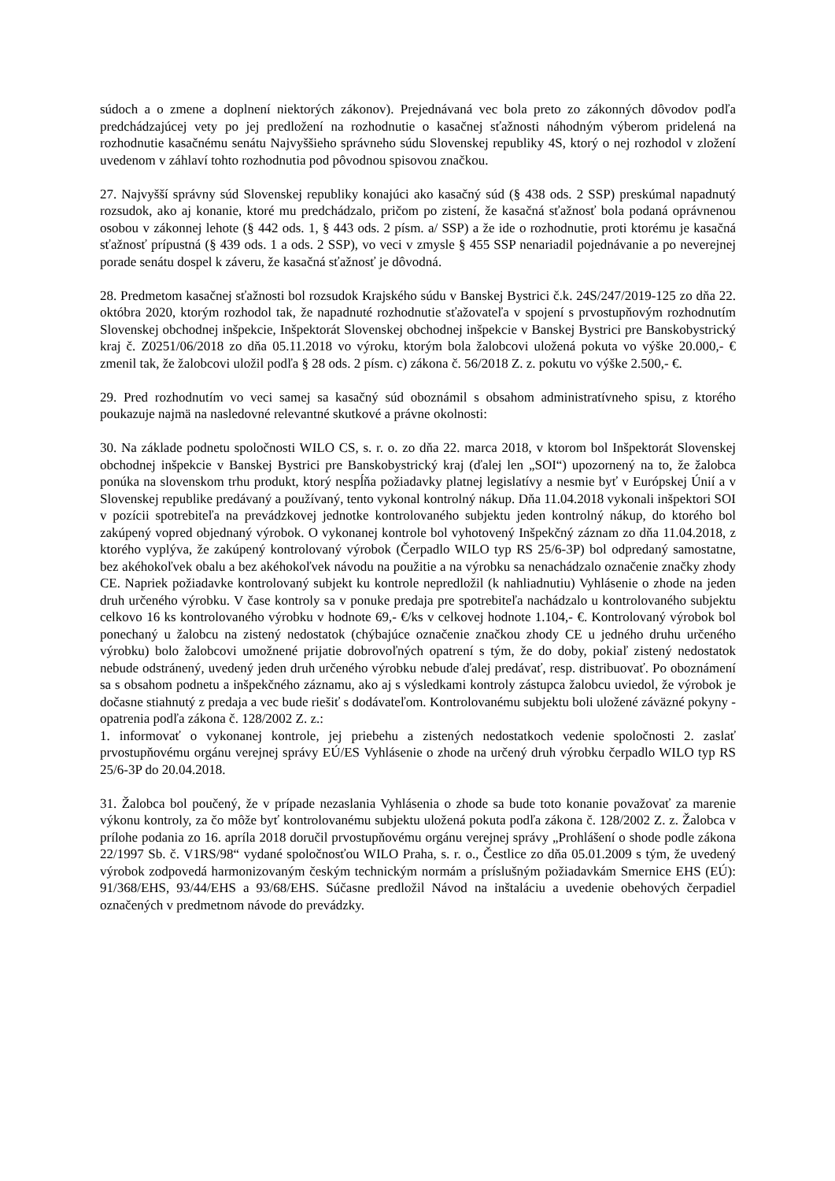súdoch a o zmene a doplnení niektorých zákonov). Prejednávaná vec bola preto zo zákonných dôvodov podľa predchádzajúcej vety po jej predložení na rozhodnutie o kasačnej sťažnosti náhodným výberom pridelená na rozhodnutie kasačnému senátu Najvyššieho správneho súdu Slovenskej republiky 4S, ktorý o nej rozhodol v zložení uvedenom v záhlaví tohto rozhodnutia pod pôvodnou spisovou značkou.
27. Najvyšší správny súd Slovenskej republiky konajúci ako kasačný súd (§ 438 ods. 2 SSP) preskúmal napadnutý rozsudok, ako aj konanie, ktoré mu predchádzalo, pričom po zistení, že kasačná sťažnosť bola podaná oprávnenou osobou v zákonnej lehote (§ 442 ods. 1, § 443 ods. 2 písm. a/ SSP) a že ide o rozhodnutie, proti ktorému je kasačná sťažnosť prípustná (§ 439 ods. 1 a ods. 2 SSP), vo veci v zmysle § 455 SSP nenariadil pojednávanie a po neverejnej porade senátu dospel k záveru, že kasačná sťažnosť je dôvodná.
28. Predmetom kasačnej sťažnosti bol rozsudok Krajského súdu v Banskej Bystrici č.k. 24S/247/2019-125 zo dňa 22. októbra 2020, ktorým rozhodol tak, že napadnuté rozhodnutie sťažovateľa v spojení s prvostupňovým rozhodnutím Slovenskej obchodnej inšpekcie, Inšpektorát Slovenskej obchodnej inšpekcie v Banskej Bystrici pre Banskobystrický kraj č. Z0251/06/2018 zo dňa 05.11.2018 vo výroku, ktorým bola žalobcovi uložená pokuta vo výške 20.000,- € zmenil tak, že žalobcovi uložil podľa § 28 ods. 2 písm. c) zákona č. 56/2018 Z. z. pokutu vo výške 2.500,- €.
29. Pred rozhodnutím vo veci samej sa kasačný súd oboznámil s obsahom administratívneho spisu, z ktorého poukazuje najmä na nasledovné relevantné skutkové a právne okolnosti:
30. Na základe podnetu spoločnosti WILO CS, s. r. o. zo dňa 22. marca 2018, v ktorom bol Inšpektorát Slovenskej obchodnej inšpekcie v Banskej Bystrici pre Banskobystrický kraj (ďalej len „SOI“) upozornený na to, že žalobca ponúka na slovenskom trhu produkt, ktorý nespĺňa požiadavky platnej legislatívy a nesmie byť v Európskej Únií a v Slovenskej republike predávaný a používaný, tento vykonal kontrolný nákup. Dňa 11.04.2018 vykonali inšpektori SOI v pozícii spotrebiteľa na prevádzkovej jednotke kontrolovaného subjektu jeden kontrolný nákup, do ktorého bol zakúpený vopred objednaný výrobok. O vykonanej kontrole bol vyhotovený Inšpekčný záznam zo dňa 11.04.2018, z ktorého vyplýva, že zakúpený kontrolovaný výrobok (Čerpadlo WILO typ RS 25/6-3P) bol odpredaný samostatne, bez akéhokoľvek obalu a bez akéhokoľvek návodu na použitie a na výrobku sa nenachádzalo označenie značky zhody CE. Napriek požiadavke kontrolovaný subjekt ku kontrole nepredložil (k nahliadnutiu) Vyhlásenie o zhode na jeden druh určeného výrobku. V čase kontroly sa v ponuke predaja pre spotrebiteľa nachádzalo u kontrolovaného subjektu celkovo 16 ks kontrolovaného výrobku v hodnote 69,- €/ks v celkovej hodnote 1.104,- €. Kontrolovaný výrobok bol ponechaný u žalobcu na zistený nedostatok (chýbajúce označenie značkou zhody CE u jedného druhu určeného výrobku) bolo žalobcovi umožnené prijatie dobrovoľných opatrení s tým, že do doby, pokiaľ zistený nedostatok nebude odstránený, uvedený jeden druh určeného výrobku nebude ďalej predávať, resp. distribuovať. Po oboznámení sa s obsahom podnetu a inšpekčného záznamu, ako aj s výsledkami kontroly zástupca žalobcu uviedol, že výrobok je dočasne stiahnutý z predaja a vec bude riešiť s dodávateľom. Kontrolovanému subjektu boli uložené záväzné pokyny - opatrenia podľa zákona č. 128/2002 Z. z.:
1. informovať o vykonanej kontrole, jej priebehu a zistených nedostatkoch vedenie spoločnosti 2. zaslať prvostupňovému orgánu verejnej správy EÚ/ES Vyhlásenie o zhode na určený druh výrobku čerpadlo WILO typ RS 25/6-3P do 20.04.2018.
31. Žalobca bol poučený, že v prípade nezaslania Vyhlásenia o zhode sa bude toto konanie považovať za marenie výkonu kontroly, za čo môže byť kontrolovanému subjektu uložená pokuta podľa zákona č. 128/2002 Z. z. Žalobca v prílohe podania zo 16. apríla 2018 doručil prvostupňovému orgánu verejnej správy „Prohlášení o shode podle zákona 22/1997 Sb. č. V1RS/98“ vydané spoločnosťou WILO Praha, s. r. o., Čestlice zo dňa 05.01.2009 s tým, že uvedený výrobok zodpovedá harmonizovaným českým technickým normám a príslušným požiadavkám Smernice EHS (EÚ): 91/368/EHS, 93/44/EHS a 93/68/EHS. Súčasne predložil Návod na inštaláciu a uvedenie obehových čerpadiel označených v predmetnom návode do prevádzky.